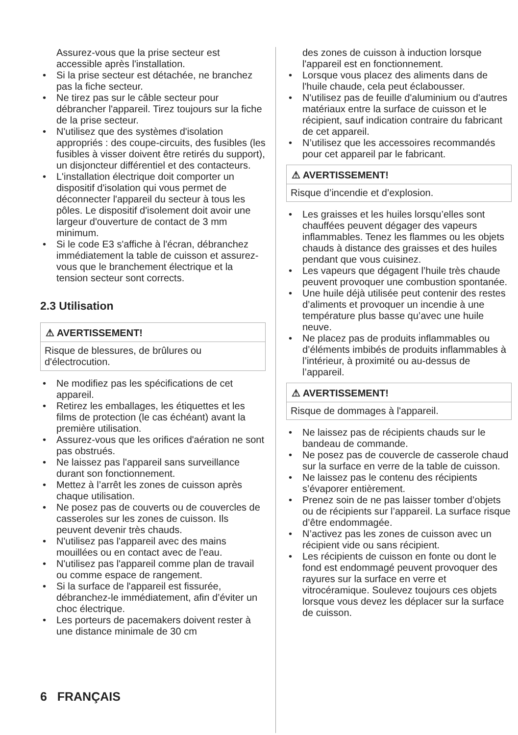Assurez-vous que la prise secteur est accessible après l'installation.
• Si la prise secteur est détachée, ne branchez pas la fiche secteur.
• Ne tirez pas sur le câble secteur pour débrancher l'appareil. Tirez toujours sur la fiche de la prise secteur.
• N'utilisez que des systèmes d'isolation appropriés : des coupe-circuits, des fusibles (les fusibles à visser doivent être retirés du support), un disjoncteur différentiel et des contacteurs.
• L'installation électrique doit comporter un dispositif d'isolation qui vous permet de déconnecter l'appareil du secteur à tous les pôles. Le dispositif d'isolement doit avoir une largeur d'ouverture de contact de 3 mm minimum.
• Si le code E3 s'affiche à l'écran, débranchez immédiatement la table de cuisson et assurez-vous que le branchement électrique et la tension secteur sont corrects.
2.3 Utilisation
⚠ AVERTISSEMENT!
Risque de blessures, de brûlures ou d'électrocution.
• Ne modifiez pas les spécifications de cet appareil.
• Retirez les emballages, les étiquettes et les films de protection (le cas échéant) avant la première utilisation.
• Assurez-vous que les orifices d'aération ne sont pas obstrués.
• Ne laissez pas l'appareil sans surveillance durant son fonctionnement.
• Mettez à l’arrêt les zones de cuisson après chaque utilisation.
• Ne posez pas de couverts ou de couvercles de casseroles sur les zones de cuisson. Ils peuvent devenir très chauds.
• N'utilisez pas l'appareil avec des mains mouillées ou en contact avec de l'eau.
• N'utilisez pas l'appareil comme plan de travail ou comme espace de rangement.
• Si la surface de l'appareil est fissurée, débranchez-le immédiatement, afin d’éviter un choc électrique.
• Les porteurs de pacemakers doivent rester à une distance minimale de 30 cm
des zones de cuisson à induction lorsque l'appareil est en fonctionnement.
• Lorsque vous placez des aliments dans de l'huile chaude, cela peut éclabousser.
• N'utilisez pas de feuille d'aluminium ou d'autres matériaux entre la surface de cuisson et le récipient, sauf indication contraire du fabricant de cet appareil.
• N’utilisez que les accessoires recommandés pour cet appareil par le fabricant.
⚠ AVERTISSEMENT!
Risque d’incendie et d’explosion.
• Les graisses et les huiles lorsqu’elles sont chauffées peuvent dégager des vapeurs inflammables. Tenez les flammes ou les objets chauds à distance des graisses et des huiles pendant que vous cuisinez.
• Les vapeurs que dégagent l’huile très chaude peuvent provoquer une combustion spontanée.
• Une huile déjà utilisée peut contenir des restes d’aliments et provoquer un incendie à une température plus basse qu’avec une huile neuve.
• Ne placez pas de produits inflammables ou d’éléments imbibés de produits inflammables à l’intérieur, à proximité ou au-dessus de l’appareil.
⚠ AVERTISSEMENT!
Risque de dommages à l'appareil.
• Ne laissez pas de récipients chauds sur le bandeau de commande.
• Ne posez pas de couvercle de casserole chaud sur la surface en verre de la table de cuisson.
• Ne laissez pas le contenu des récipients s’évaporer entièrement.
• Prenez soin de ne pas laisser tomber d’objets ou de récipients sur l’appareil. La surface risque d’être endommagée.
• N’activez pas les zones de cuisson avec un récipient vide ou sans récipient.
• Les récipients de cuisson en fonte ou dont le fond est endommagé peuvent provoquer des rayures sur la surface en verre et vitrocéramique. Soulevez toujours ces objets lorsque vous devez les déplacer sur la surface de cuisson.
6 FRANÇAIS